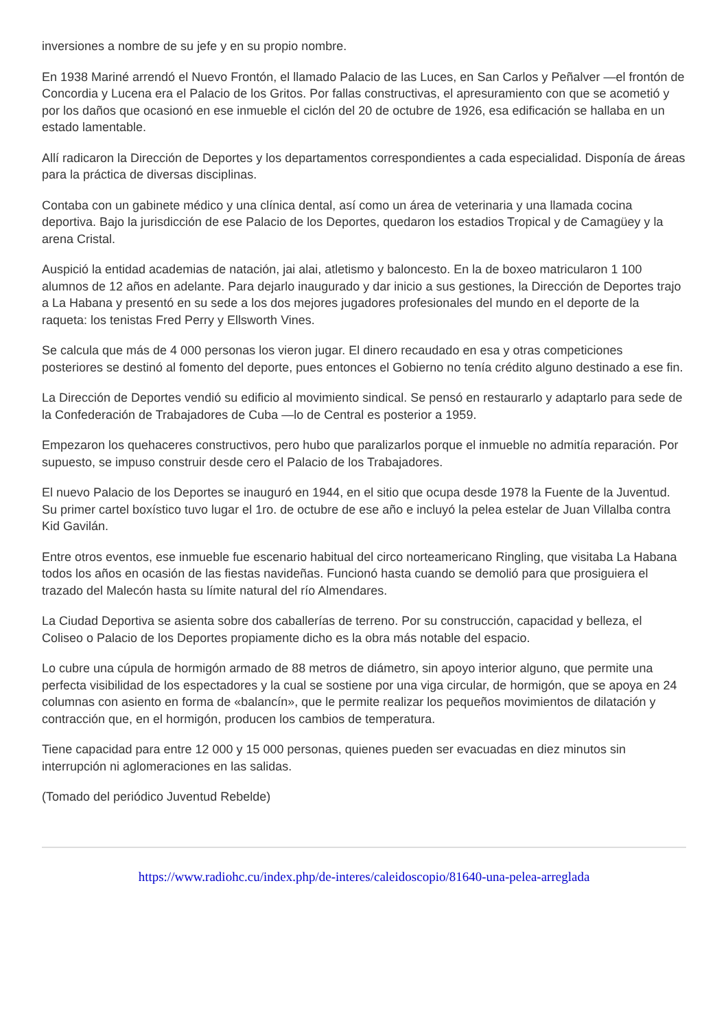inversiones a nombre de su jefe y en su propio nombre.
En 1938 Mariné arrendó el Nuevo Frontón, el llamado Palacio de las Luces, en San Carlos y Peñalver —el frontón de Concordia y Lucena era el Palacio de los Gritos. Por fallas constructivas, el apresuramiento con que se acometió y por los daños que ocasionó en ese inmueble el ciclón del 20 de octubre de 1926, esa edificación se hallaba en un estado lamentable.
Allí radicaron la Dirección de Deportes y los departamentos correspondientes a cada especialidad. Disponía de áreas para la práctica de diversas disciplinas.
Contaba con un gabinete médico y una clínica dental, así como un área de veterinaria y una llamada cocina deportiva. Bajo la jurisdicción de ese Palacio de los Deportes, quedaron los estadios Tropical y de Camagüey y la arena Cristal.
Auspició la entidad academias de natación, jai alai, atletismo y baloncesto. En la de boxeo matricularon 1 100 alumnos de 12 años en adelante. Para dejarlo inaugurado y dar inicio a sus gestiones, la Dirección de Deportes trajo a La Habana y presentó en su sede a los dos mejores jugadores profesionales del mundo en el deporte de la raqueta: los tenistas Fred Perry y Ellsworth Vines.
Se calcula que más de 4 000 personas los vieron jugar. El dinero recaudado en esa y otras competiciones posteriores se destinó al fomento del deporte, pues entonces el Gobierno no tenía crédito alguno destinado a ese fin.
La Dirección de Deportes vendió su edificio al movimiento sindical. Se pensó en restaurarlo y adaptarlo para sede de la Confederación de Trabajadores de Cuba —lo de Central es posterior a 1959.
Empezaron los quehaceres constructivos, pero hubo que paralizarlos porque el inmueble no admitía reparación. Por supuesto, se impuso construir desde cero el Palacio de los Trabajadores.
El nuevo Palacio de los Deportes se inauguró en 1944, en el sitio que ocupa desde 1978 la Fuente de la Juventud. Su primer cartel boxístico tuvo lugar el 1ro. de octubre de ese año e incluyó la pelea estelar de Juan Villalba contra Kid Gavilán.
Entre otros eventos, ese inmueble fue escenario habitual del circo norteamericano Ringling, que visitaba La Habana todos los años en ocasión de las fiestas navideñas. Funcionó hasta cuando se demolió para que prosiguiera el trazado del Malecón hasta su límite natural del río Almendares.
La Ciudad Deportiva se asienta sobre dos caballerías de terreno. Por su construcción, capacidad y belleza, el Coliseo o Palacio de los Deportes propiamente dicho es la obra más notable del espacio.
Lo cubre una cúpula de hormigón armado de 88 metros de diámetro, sin apoyo interior alguno, que permite una perfecta visibilidad de los espectadores y la cual se sostiene por una viga circular, de hormigón, que se apoya en 24 columnas con asiento en forma de «balancín», que le permite realizar los pequeños movimientos de dilatación y contracción que, en el hormigón, producen los cambios de temperatura.
Tiene capacidad para entre 12 000 y 15 000 personas, quienes pueden ser evacuadas en diez minutos sin interrupción ni aglomeraciones en las salidas.
(Tomado del periódico Juventud Rebelde)
https://www.radiohc.cu/index.php/de-interes/caleidoscopio/81640-una-pelea-arreglada